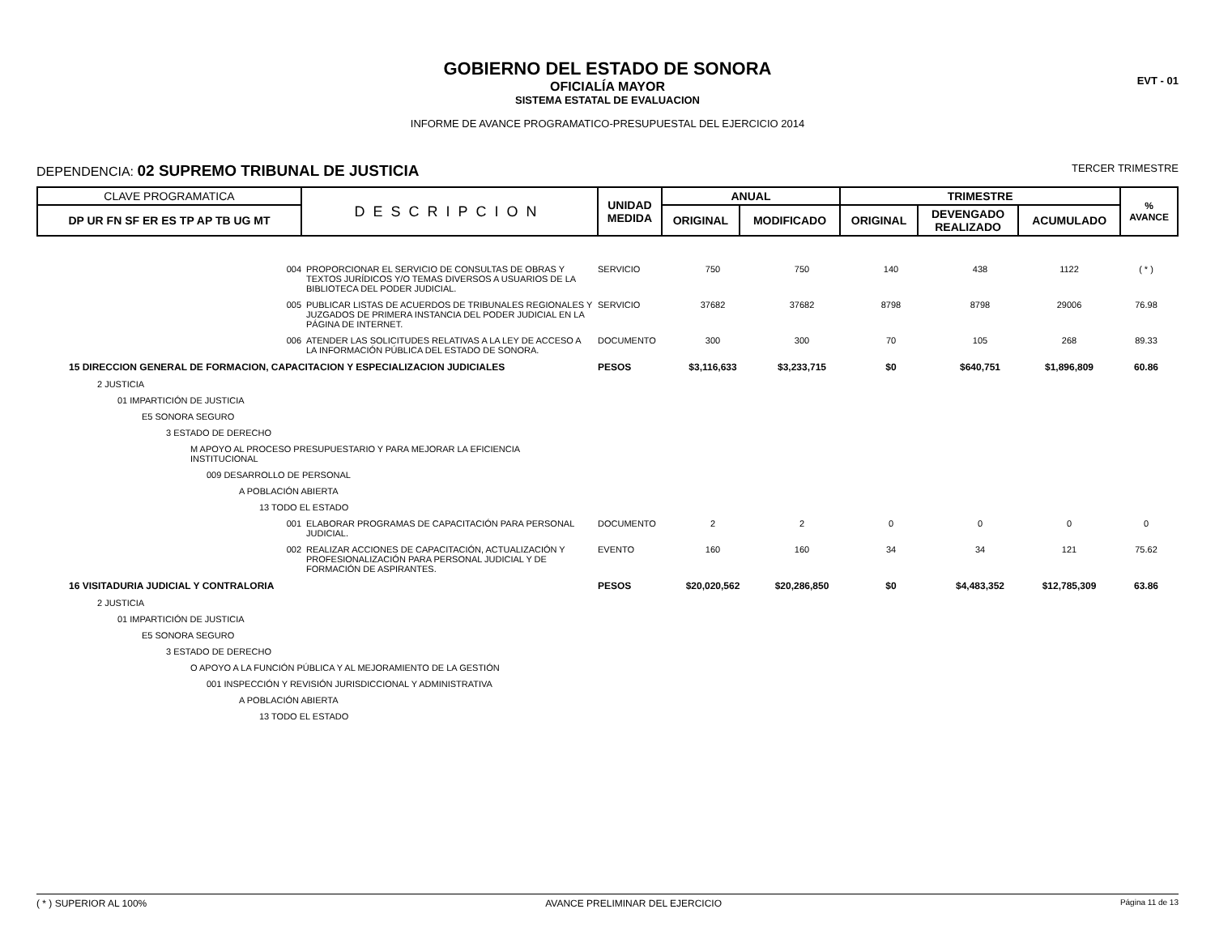EVT - 01
GOBIERNO DEL ESTADO DE SONORA
OFICIALÍA MAYOR
SISTEMA ESTATAL DE EVALUACION
INFORME DE AVANCE PROGRAMATICO-PRESUPUESTAL DEL EJERCICIO 2014
DEPENDENCIA: 02 SUPREMO TRIBUNAL DE JUSTICIA TERCER TRIMESTRE
| CLAVE PROGRAMATICA | DESCRIPCION | UNIDAD MEDIDA | ANUAL | | TRIMESTRE | | | % AVANCE |
| --- | --- | --- | --- | --- | --- | --- | --- | --- |
| DP UR FN SF ER ES TP AP TB UG MT | | | ORIGINAL | MODIFICADO | ORIGINAL | DEVENGADO REALIZADO | ACUMULADO | |
| 004 | PROPORCIONAR EL SERVICIO DE CONSULTAS DE OBRAS Y TEXTOS JURÍDICOS Y/O TEMAS DIVERSOS A USUARIOS DE LA BIBLIOTECA DEL PODER JUDICIAL. | SERVICIO | 750 | 750 | 140 | 438 | 1122 | ( * ) |
| 005 | PUBLICAR LISTAS DE ACUERDOS DE TRIBUNALES REGIONALES Y JUZGADOS DE PRIMERA INSTANCIA DEL PODER JUDICIAL EN LA PÁGINA DE INTERNET. | SERVICIO | 37682 | 37682 | 8798 | 8798 | 29006 | 76.98 |
| 006 | ATENDER LAS SOLICITUDES RELATIVAS A LA LEY DE ACCESO A LA INFORMACIÓN PÚBLICA DEL ESTADO DE SONORA. | DOCUMENTO | 300 | 300 | 70 | 105 | 268 | 89.33 |
| 15 DIRECCION GENERAL DE FORMACION, CAPACITACION Y ESPECIALIZACION JUDICIALES | | PESOS | $3,116,633 | $3,233,715 | $0 | $640,751 | $1,896,809 | 60.86 |
| 2 JUSTICIA | | | | | | | | |
| 01 IMPARTICIÓN DE JUSTICIA | | | | | | | | |
| E5 SONORA SEGURO | | | | | | | | |
| 3 ESTADO DE DERECHO | | | | | | | | |
| M APOYO AL PROCESO PRESUPUESTARIO Y PARA MEJORAR LA EFICIENCIA INSTITUCIONAL | | | | | | | | |
| 009 DESARROLLO DE PERSONAL | | | | | | | | |
| A POBLACIÓN ABIERTA | | | | | | | | |
| 13 TODO EL ESTADO | | | | | | | | |
| 001 | ELABORAR PROGRAMAS DE CAPACITACIÓN PARA PERSONAL JUDICIAL. | DOCUMENTO | 2 | 2 | 0 | 0 | 0 | 0 |
| 002 | REALIZAR ACCIONES DE CAPACITACIÓN, ACTUALIZACIÓN Y PROFESIONALIZACIÓN PARA PERSONAL JUDICIAL Y DE FORMACIÓN DE ASPIRANTES. | EVENTO | 160 | 160 | 34 | 34 | 121 | 75.62 |
| 16 VISITADURIA JUDICIAL Y CONTRALORIA | | PESOS | $20,020,562 | $20,286,850 | $0 | $4,483,352 | $12,785,309 | 63.86 |
| 2 JUSTICIA | | | | | | | | |
| 01 IMPARTICIÓN DE JUSTICIA | | | | | | | | |
| E5 SONORA SEGURO | | | | | | | | |
| 3 ESTADO DE DERECHO | | | | | | | | |
| O APOYO A LA FUNCIÓN PÚBLICA Y AL MEJORAMIENTO DE LA GESTIÓN | | | | | | | | |
| 001 INSPECCIÓN Y REVISIÓN JURISDICCIONAL Y ADMINISTRATIVA | | | | | | | | |
| A POBLACIÓN ABIERTA | | | | | | | | |
| 13 TODO EL ESTADO | | | | | | | | |
( * ) SUPERIOR AL 100% AVANCE PRELIMINAR DEL EJERCICIO Página 11 de 13